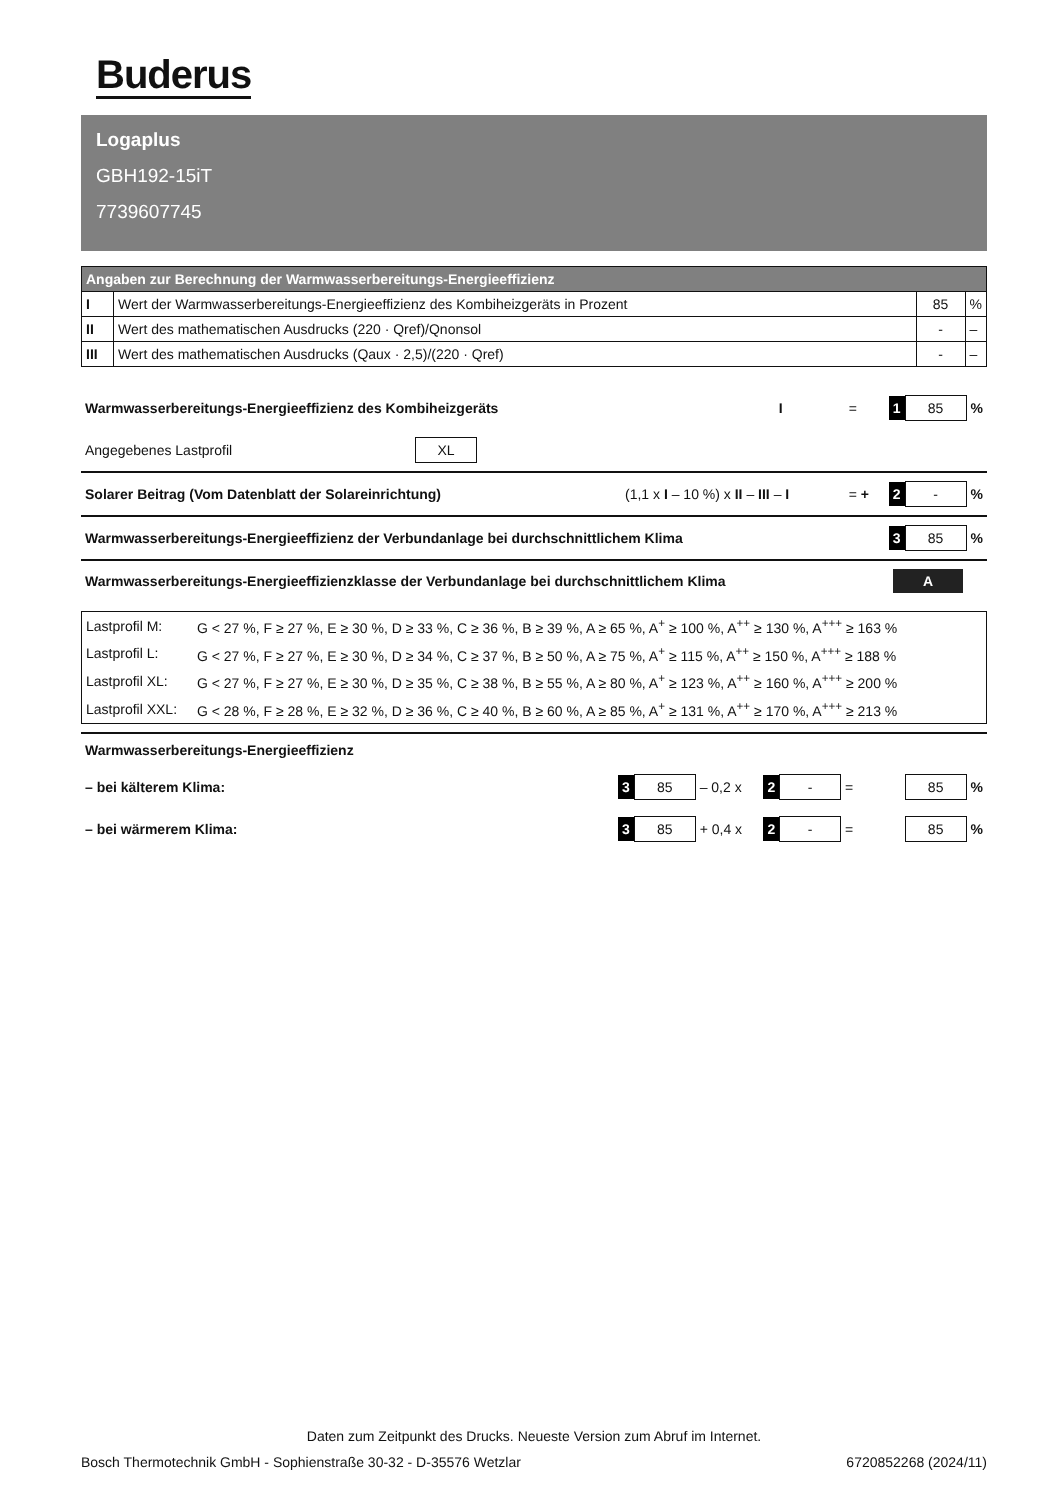Buderus
Logaplus
GBH192-15iT
7739607745
| Angaben zur Berechnung der Warmwasserbereitungs-Energieeffizienz | | | |
| --- | --- | --- | --- |
| I | Wert der Warmwasserbereitungs-Energieeffizienz des Kombiheizgeräts in Prozent | 85 | % |
| II | Wert des mathematischen Ausdrucks (220 · Qref)/Qnonsol | - | – |
| III | Wert des mathematischen Ausdrucks (Qaux · 2,5)/(220 · Qref) | - | – |
Warmwasserbereitungs-Energieeffizienz des Kombiheizgeräts I = 1 85%
Angegebenes Lastprofil XL
Solarer Beitrag (Vom Datenblatt der Solareinrichtung) (1,1 x I – 10 %) x II – III – I = + 2 -%
Warmwasserbereitungs-Energieeffizienz der Verbundanlage bei durchschnittlichem Klima 3 85%
Warmwasserbereitungs-Energieeffizienzklasse der Verbundanlage bei durchschnittlichem Klima A
| Lastprofil M: | G < 27 %, F ≥ 27 %, E ≥ 30 %, D ≥ 33 %, C ≥ 36 %, B ≥ 39 %, A ≥ 65 %, A<sup>+</sup> ≥ 100 %, A<sup>++</sup> ≥ 130 %, A<sup>+++</sup> ≥ 163 % |
| Lastprofil L: | G < 27 %, F ≥ 27 %, E ≥ 30 %, D ≥ 34 %, C ≥ 37 %, B ≥ 50 %, A ≥ 75 %, A<sup>+</sup> ≥ 115 %, A<sup>++</sup> ≥ 150 %, A<sup>+++</sup> ≥ 188 % |
| Lastprofil XL: | G < 27 %, F ≥ 27 %, E ≥ 30 %, D ≥ 35 %, C ≥ 38 %, B ≥ 55 %, A ≥ 80 %, A<sup>+</sup> ≥ 123 %, A<sup>++</sup> ≥ 160 %, A<sup>+++</sup> ≥ 200 % |
| Lastprofil XXL: | G < 28 %, F ≥ 28 %, E ≥ 32 %, D ≥ 36 %, C ≥ 40 %, B ≥ 60 %, A ≥ 85 %, A<sup>+</sup> ≥ 131 %, A<sup>++</sup> ≥ 170 %, A<sup>+++</sup> ≥ 213 % |
Warmwasserbereitungs-Energieeffizienz
– bei kälterem Klima: 3 85 – 0,2 x 2 - = 85%
– bei wärmerem Klima: 3 85 + 0,4 x 2 - = 85%
Daten zum Zeitpunkt des Drucks. Neueste Version zum Abruf im Internet.
Bosch Thermotechnik GmbH - Sophienstraße 30-32 - D-35576 Wetzlar 6720852268 (2024/11)